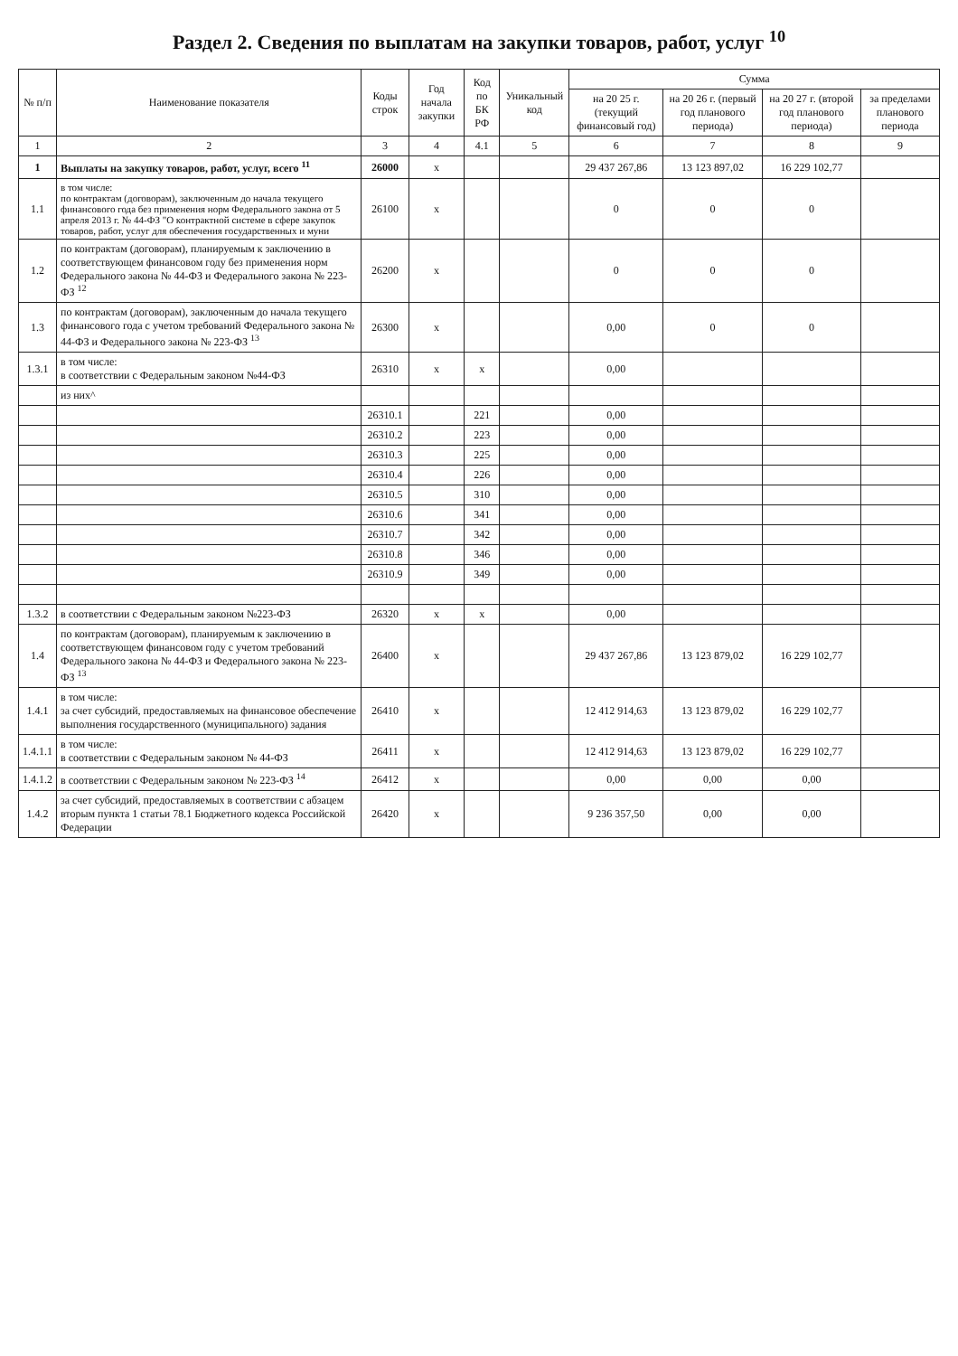Раздел 2. Сведения по выплатам на закупки товаров, работ, услуг <sup>10</sup>
| № п/п | Наименование показателя | Коды строк | Год начала закупки | Код по БК РФ | Уникальный код | Сумма | | | |
| --- | --- | --- | --- | --- | --- | --- | --- | --- | --- |
| | | | | | | на 20 25 г. (текущий финансовый год) | на 20 26 г. (первый год планового периода) | на 20 27 г. (второй год планового периода) | за пределами планового периода |
| 1 | 2 | 3 | 4 | 4.1 | 5 | 6 | 7 | 8 | 9 |
| 1 | Выплаты на закупку товаров, работ, услуг, всего <sup>11</sup> | 26000 | x | | | 29 437 267,86 | 13 123 897,02 | 16 229 102,77 | |
| 1.1 | в том числе: по контрактам (договорам), заключенным до начала текущего финансового года без применения норм Федерального закона от 5 апреля 2013 г. № 44-ФЗ "О контрактной системе в сфере закупок товаров, работ, услуг для обеспечения государственных и муни | 26100 | x | | | 0 | 0 | 0 | |
| 1.2 | по контрактам (договорам), планируемым к заключению в соответствующем финансовом году без применения норм Федерального закона № 44-ФЗ и Федерального закона № 223-ФЗ <sup>12</sup> | 26200 | x | | | 0 | 0 | 0 | |
| 1.3 | по контрактам (договорам), заключенным до начала текущего финансового года с учетом требований Федерального закона № 44-ФЗ и Федерального закона № 223-ФЗ <sup>13</sup> | 26300 | x | | | 0,00 | 0 | 0 | |
| 1.3.1 | в том числе: в соответствии с Федеральным законом №44-ФЗ | 26310 | x | x | | 0,00 | | | |
| | из них^ | | | | | | | | |
| | | 26310.1 | | 221 | | 0,00 | | | |
| | | 26310.2 | | 223 | | 0,00 | | | |
| | | 26310.3 | | 225 | | 0,00 | | | |
| | | 26310.4 | | 226 | | 0,00 | | | |
| | | 26310.5 | | 310 | | 0,00 | | | |
| | | 26310.6 | | 341 | | 0,00 | | | |
| | | 26310.7 | | 342 | | 0,00 | | | |
| | | 26310.8 | | 346 | | 0,00 | | | |
| | | 26310.9 | | 349 | | 0,00 | | | |
| 1.3.2 | в соответствии с Федеральным законом №223-ФЗ | 26320 | x | x | | 0,00 | | | |
| 1.4 | по контрактам (договорам), планируемым к заключению в соответствующем финансовом году с учетом требований Федерального закона № 44-ФЗ и Федерального закона № 223-ФЗ <sup>13</sup> | 26400 | x | | | 29 437 267,86 | 13 123 879,02 | 16 229 102,77 | |
| 1.4.1 | в том числе: за счет субсидий, предоставляемых на финансовое обеспечение выполнения государственного (муниципального) задания | 26410 | x | | | 12 412 914,63 | 13 123 879,02 | 16 229 102,77 | |
| 1.4.1.1 | в том числе: в соответствии с Федеральным законом № 44-ФЗ | 26411 | x | | | 12 412 914,63 | 13 123 879,02 | 16 229 102,77 | |
| 1.4.1.2 | в соответствии с Федеральным законом № 223-ФЗ <sup>14</sup> | 26412 | x | | | 0,00 | 0,00 | 0,00 | |
| 1.4.2 | за счет субсидий, предоставляемых в соответствии с абзацем вторым пункта 1 статьи 78.1 Бюджетного кодекса Российской Федерации | 26420 | x | | | 9 236 357,50 | 0,00 | 0,00 | |